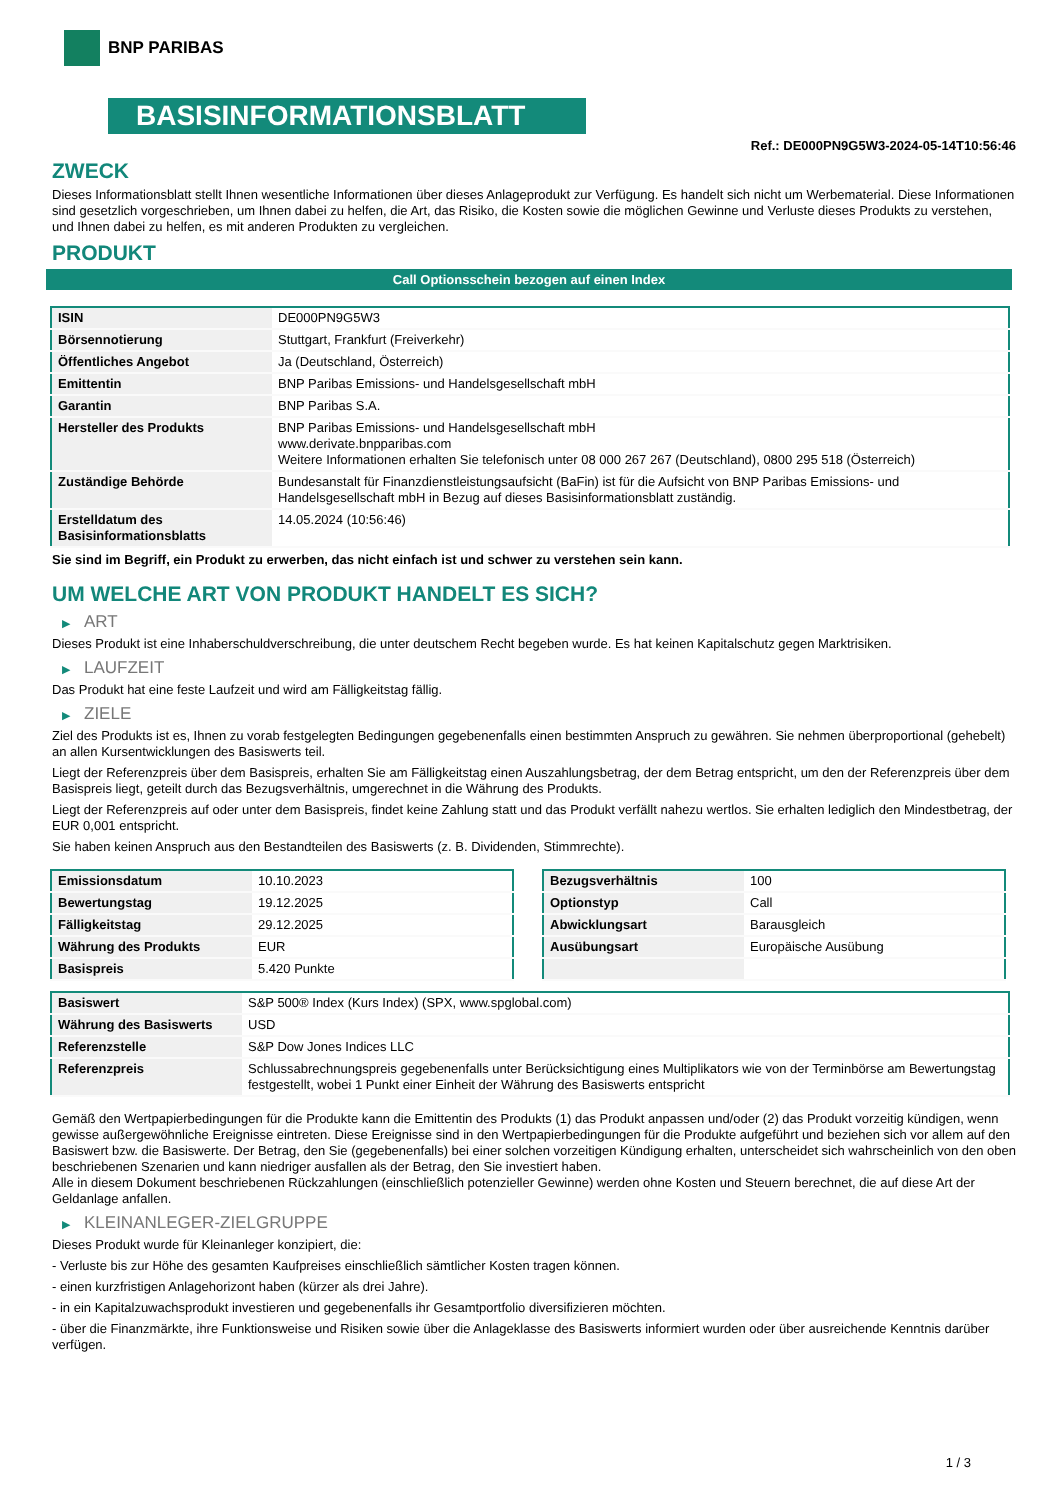BNP PARIBAS
BASISINFORMATIONSBLATT
Ref.: DE000PN9G5W3-2024-05-14T10:56:46
ZWECK
Dieses Informationsblatt stellt Ihnen wesentliche Informationen über dieses Anlageprodukt zur Verfügung. Es handelt sich nicht um Werbematerial. Diese Informationen sind gesetzlich vorgeschrieben, um Ihnen dabei zu helfen, die Art, das Risiko, die Kosten sowie die möglichen Gewinne und Verluste dieses Produkts zu verstehen, und Ihnen dabei zu helfen, es mit anderen Produkten zu vergleichen.
PRODUKT
Call Optionsschein bezogen auf einen Index
| ISIN | DE000PN9G5W3 |
| Börsennotierung | Stuttgart, Frankfurt (Freiverkehr) |
| Öffentliches Angebot | Ja (Deutschland, Österreich) |
| Emittentin | BNP Paribas Emissions- und Handelsgesellschaft mbH |
| Garantin | BNP Paribas S.A. |
| Hersteller des Produkts | BNP Paribas Emissions- und Handelsgesellschaft mbH www.derivate.bnpparibas.com Weitere Informationen erhalten Sie telefonisch unter 08 000 267 267 (Deutschland), 0800 295 518 (Österreich) |
| Zuständige Behörde | Bundesanstalt für Finanzdienstleistungsaufsicht (BaFin) ist für die Aufsicht von BNP Paribas Emissions- und Handelsgesellschaft mbH in Bezug auf dieses Basisinformationsblatt zuständig. |
| Erstelldatum des Basisinformationsblatts | 14.05.2024 (10:56:46) |
Sie sind im Begriff, ein Produkt zu erwerben, das nicht einfach ist und schwer zu verstehen sein kann.
UM WELCHE ART VON PRODUKT HANDELT ES SICH?
▶ ART
Dieses Produkt ist eine Inhaberschuldverschreibung, die unter deutschem Recht begeben wurde. Es hat keinen Kapitalschutz gegen Marktrisiken.
▶ LAUFZEIT
Das Produkt hat eine feste Laufzeit und wird am Fälligkeitstag fällig.
▶ ZIELE
Ziel des Produkts ist es, Ihnen zu vorab festgelegten Bedingungen gegebenenfalls einen bestimmten Anspruch zu gewähren. Sie nehmen überproportional (gehebelt) an allen Kursentwicklungen des Basiswerts teil.
Liegt der Referenzpreis über dem Basispreis, erhalten Sie am Fälligkeitstag einen Auszahlungsbetrag, der dem Betrag entspricht, um den der Referenzpreis über dem Basispreis liegt, geteilt durch das Bezugsverhältnis, umgerechnet in die Währung des Produkts.
Liegt der Referenzpreis auf oder unter dem Basispreis, findet keine Zahlung statt und das Produkt verfällt nahezu wertlos. Sie erhalten lediglich den Mindestbetrag, der EUR 0,001 entspricht.
Sie haben keinen Anspruch aus den Bestandteilen des Basiswerts (z. B. Dividenden, Stimmrechte).
| Emissionsdatum | 10.10.2023 |
| Bewertungstag | 19.12.2025 |
| Fälligkeitstag | 29.12.2025 |
| Währung des Produkts | EUR |
| Basispreis | 5.420 Punkte |
| Bezugsverhältnis | 100 |
| Optionstyp | Call |
| Abwicklungsart | Barausgleich |
| Ausübungsart | Europäische Ausübung |
| Basiswert | S&P 500® Index (Kurs Index) (SPX, www.spglobal.com) |
| Währung des Basiswerts | USD |
| Referenzstelle | S&P Dow Jones Indices LLC |
| Referenzpreis | Schlussabrechnungspreis gegebenenfalls unter Berücksichtigung eines Multiplikators wie von der Terminbörse am Bewertungstag festgestellt, wobei 1 Punkt einer Einheit der Währung des Basiswerts entspricht |
Gemäß den Wertpapierbedingungen für die Produkte kann die Emittentin des Produkts (1) das Produkt anpassen und/oder (2) das Produkt vorzeitig kündigen, wenn gewisse außergewöhnliche Ereignisse eintreten. Diese Ereignisse sind in den Wertpapierbedingungen für die Produkte aufgeführt und beziehen sich vor allem auf den Basiswert bzw. die Basiswerte. Der Betrag, den Sie (gegebenenfalls) bei einer solchen vorzeitigen Kündigung erhalten, unterscheidet sich wahrscheinlich von den oben beschriebenen Szenarien und kann niedriger ausfallen als der Betrag, den Sie investiert haben.
Alle in diesem Dokument beschriebenen Rückzahlungen (einschließlich potenzieller Gewinne) werden ohne Kosten und Steuern berechnet, die auf diese Art der Geldanlage anfallen.
▶ KLEINANLEGER-ZIELGRUPPE
Dieses Produkt wurde für Kleinanleger konzipiert, die:
- Verluste bis zur Höhe des gesamten Kaufpreises einschließlich sämtlicher Kosten tragen können.
- einen kurzfristigen Anlagehorizont haben (kürzer als drei Jahre).
- in ein Kapitalzuwachsprodukt investieren und gegebenenfalls ihr Gesamtportfolio diversifizieren möchten.
- über die Finanzmärkte, ihre Funktionsweise und Risiken sowie über die Anlageklasse des Basiswerts informiert wurden oder über ausreichende Kenntnis darüber verfügen.
1 / 3